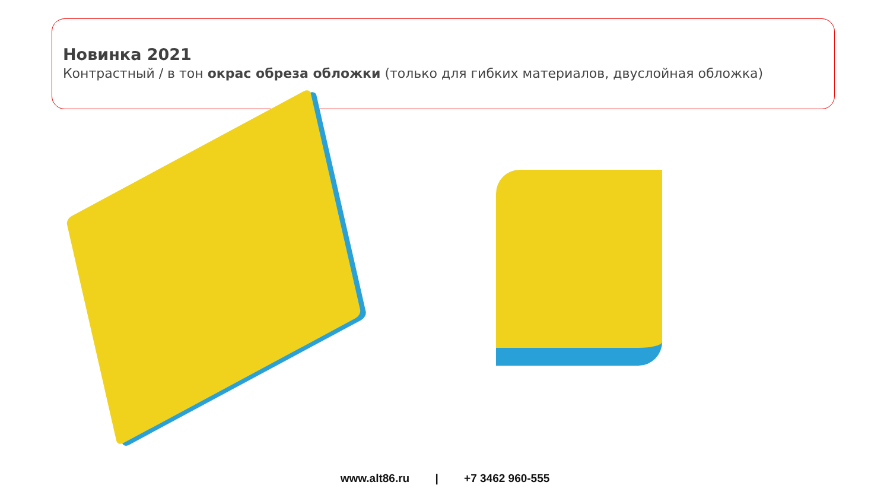Новинка 2021
Контрастный / в тон окрас обреза обложки (только для гибких материалов, двуслойная обложка)
www.alt86.ru | +7 3462 960-555